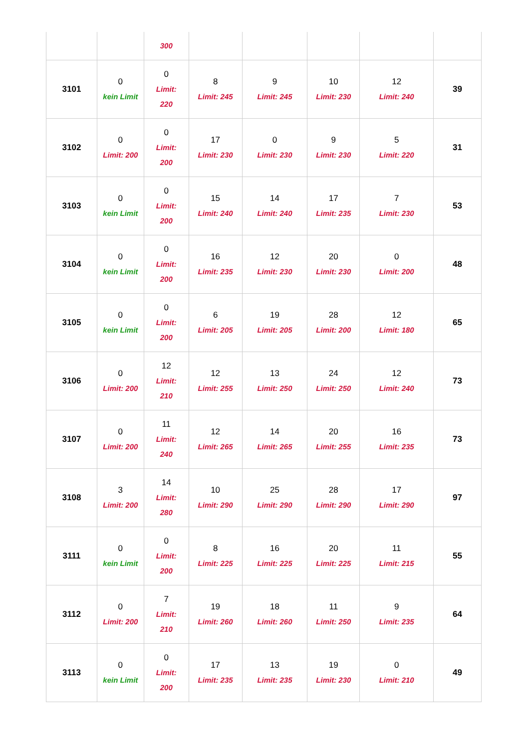| | | 300 | | | | | |
| 3101 | 0 kein Limit | 0 Limit: 220 | 8 Limit: 245 | 9 Limit: 245 | 10 Limit: 230 | 12 Limit: 240 | 39 |
| 3102 | 0 Limit: 200 | 0 Limit: 200 | 17 Limit: 230 | 0 Limit: 230 | 9 Limit: 230 | 5 Limit: 220 | 31 |
| 3103 | 0 kein Limit | 0 Limit: 200 | 15 Limit: 240 | 14 Limit: 240 | 17 Limit: 235 | 7 Limit: 230 | 53 |
| 3104 | 0 kein Limit | 0 Limit: 200 | 16 Limit: 235 | 12 Limit: 230 | 20 Limit: 230 | 0 Limit: 200 | 48 |
| 3105 | 0 kein Limit | 0 Limit: 200 | 6 Limit: 205 | 19 Limit: 205 | 28 Limit: 200 | 12 Limit: 180 | 65 |
| 3106 | 0 Limit: 200 | 12 Limit: 210 | 12 Limit: 255 | 13 Limit: 250 | 24 Limit: 250 | 12 Limit: 240 | 73 |
| 3107 | 0 Limit: 200 | 11 Limit: 240 | 12 Limit: 265 | 14 Limit: 265 | 20 Limit: 255 | 16 Limit: 235 | 73 |
| 3108 | 3 Limit: 200 | 14 Limit: 280 | 10 Limit: 290 | 25 Limit: 290 | 28 Limit: 290 | 17 Limit: 290 | 97 |
| 3111 | 0 kein Limit | 0 Limit: 200 | 8 Limit: 225 | 16 Limit: 225 | 20 Limit: 225 | 11 Limit: 215 | 55 |
| 3112 | 0 Limit: 200 | 7 Limit: 210 | 19 Limit: 260 | 18 Limit: 260 | 11 Limit: 250 | 9 Limit: 235 | 64 |
| 3113 | 0 kein Limit | 0 Limit: 200 | 17 Limit: 235 | 13 Limit: 235 | 19 Limit: 230 | 0 Limit: 210 | 49 |